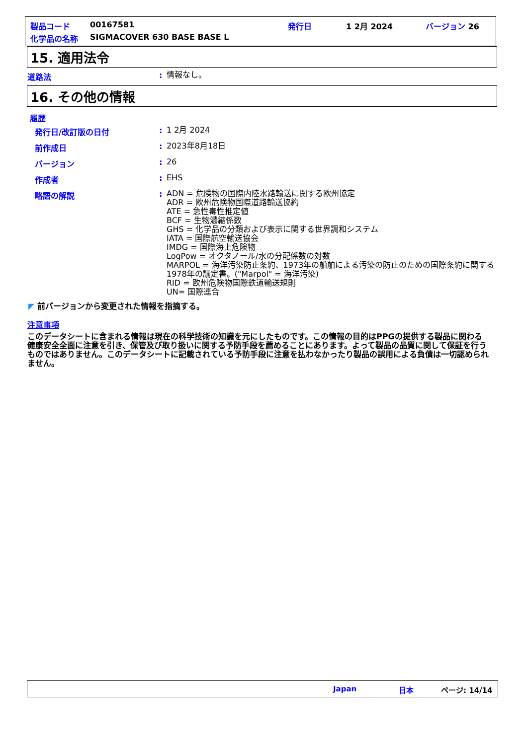製品コード 00167581 発行日 1 2月 2024 バージョン 26
化学品の名称 SIGMACOVER 630 BASE BASE L
15. 適用法令
道路法 :
情報なし。
16. その他の情報
履歴
発行日/改訂版の日付 :
1 2月 2024
前作成日 :
2023年8月18日
バージョン :
26
作成者 :
EHS
略語の解説 :
ADN = 危険物の国際内陸水路輸送に関する欧州協定
ADR = 欧州危険物国際道路輸送協約
ATE = 急性毒性推定値
BCF = 生物濃縮係数
GHS = 化学品の分類および表示に関する世界調和システム
IATA = 国際航空輸送協会
IMDG = 国際海上危険物
LogPow = オクタノール/水の分配係数の対数
MARPOL = 海洋汚染防止条約、1973年の船舶による汚染の防止のための国際条約に関する1978年の議定書。("Marpol" = 海洋汚染)
RID = 欧州危険物国際鉄道輸送規則
UN= 国際連合
◤ 前バージョンから変更された情報を指摘する。
注意事項
このデータシートに含まれる情報は現在の科学技術の知識を元にしたものです。この情報の目的はPPGの提供する製品に関わる健康安全全面に注意を引き、保管及び取り扱いに関する予防手段を薦めることにあります。よって製品の品質に関して保証を行うものではありません。このデータシートに記載されている予防手段に注意を払わなかったり製品の誤用による負債は一切認められません。
Japan 日本 ページ: 14/14